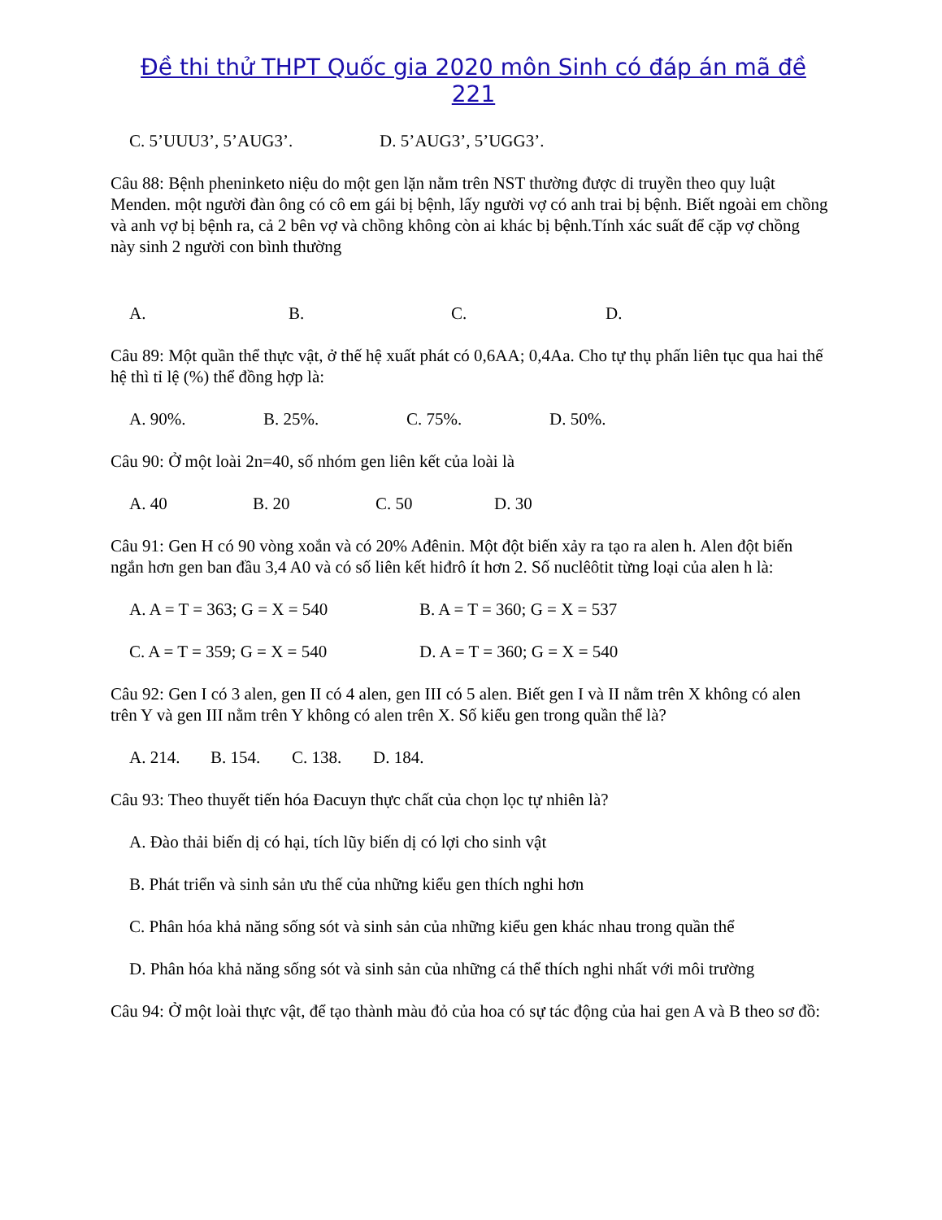Đề thi thử THPT Quốc gia 2020 môn Sinh có đáp án mã đề 221
C. 5’UUU3’, 5’AUG3’. D. 5’AUG3’, 5’UGG3’.
Câu 88: Bệnh pheninketo niệu do một gen lặn nằm trên NST thường được di truyền theo quy luật Menden. một người đàn ông có cô em gái bị bệnh, lấy người vợ có anh trai bị bệnh. Biết ngoài em chồng và anh vợ bị bệnh ra, cả 2 bên vợ và chồng không còn ai khác bị bệnh.Tính xác suất để cặp vợ chồng này sinh 2 người con bình thường
A. B. C. D.
Câu 89: Một quần thể thực vật, ở thế hệ xuất phát có 0,6AA; 0,4Aa. Cho tự thụ phấn liên tục qua hai thế hệ thì tỉ lệ (%) thể đồng hợp là:
A. 90%. B. 25%. C. 75%. D. 50%.
Câu 90: Ở một loài 2n=40, số nhóm gen liên kết của loài là
A. 40 B. 20 C. 50 D. 30
Câu 91: Gen H có 90 vòng xoắn và có 20% Ađênin. Một đột biến xảy ra tạo ra alen h. Alen đột biến ngắn hơn gen ban đầu 3,4 A0 và có số liên kết hiđrô ít hơn 2. Số nuclêôtit từng loại của alen h là:
A. A = T = 363; G = X = 540 B. A = T = 360; G = X = 537
C. A = T = 359; G = X = 540 D. A = T = 360; G = X = 540
Câu 92: Gen I có 3 alen, gen II có 4 alen, gen III có 5 alen. Biết gen I và II nằm trên X không có alen trên Y và gen III nằm trên Y không có alen trên X. Số kiểu gen trong quần thể là?
A. 214. B. 154. C. 138. D. 184.
Câu 93: Theo thuyết tiến hóa Đacuyn thực chất của chọn lọc tự nhiên là?
A. Đào thải biến dị có hại, tích lũy biến dị có lợi cho sinh vật
B. Phát triển và sinh sản ưu thế của những kiểu gen thích nghi hơn
C. Phân hóa khả năng sống sót và sinh sản của những kiểu gen khác nhau trong quần thể
D. Phân hóa khả năng sống sót và sinh sản của những cá thể thích nghi nhất với môi trường
Câu 94: Ở một loài thực vật, để tạo thành màu đỏ của hoa có sự tác động của hai gen A và B theo sơ đồ: